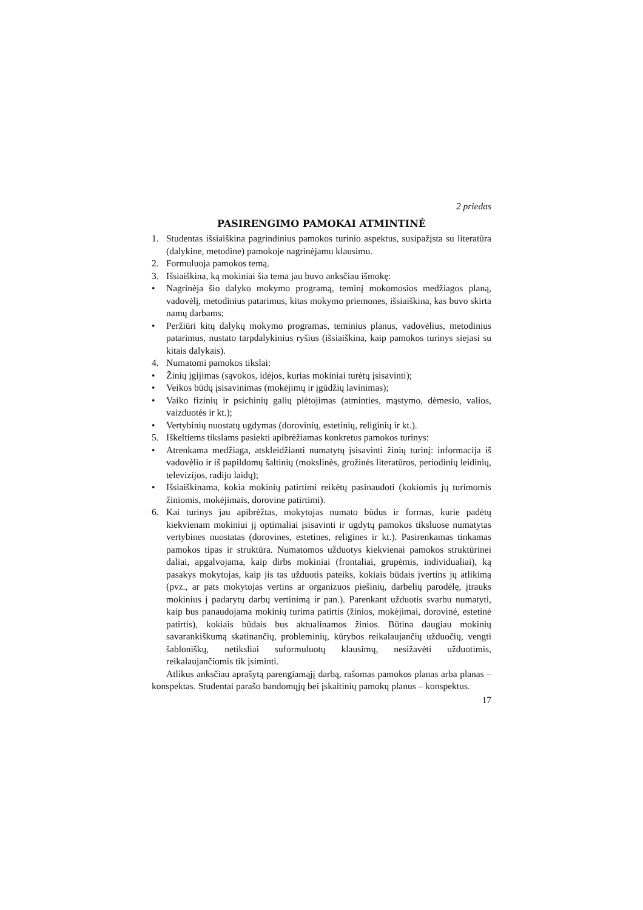2 priedas
PASIRENGIMO PAMOKAI ATMINTINĖ
1. Studentas išsiaiškina pagrindinius pamokos turinio aspektus, susipažįsta su literatūra (dalykine, metodine) pamokoje nagrinėjamu klausimu.
2. Formuluoja pamokos temą.
3. Išsiaiškina, ką mokiniai šia tema jau buvo anksčiau išmokę:
• Nagrinėja šio dalyko mokymo programą, teminį mokomosios medžiagos planą, vadovėlį, metodinius patarimus, kitas mokymo priemones, išsiaiškina, kas buvo skirta namų darbams;
• Peržiūri kitų dalykų mokymo programas, teminius planus, vadovėlius, metodinius patarimus, nustato tarpdalykinius ryšius (išsiaiškina, kaip pamokos turinys siejasi su kitais dalykais).
4. Numatomi pamokos tikslai:
• Žinių įgijimas (sąvokos, idėjos, kurias mokiniai turėtų įsisavinti);
• Veikos būdų įsisavinimas (mokėjimų ir įgūdžių lavinimas);
• Vaiko fizinių ir psichinių galių plėtojimas (atminties, mąstymo, dėmesio, valios, vaizduotės ir kt.);
• Vertybinių nuostatų ugdymas (dorovinių, estetinių, religinių ir kt.).
5. Iškeltiems tikslams pasiekti apibrėžiamas konkretus pamokos turinys:
• Atrenkama medžiaga, atskleidžianti numatytų įsisavinti žinių turinį: informacija iš vadovėlio ir iš papildomų šaltinių (mokslinės, grožinės literatūros, periodinių leidinių, televizijos, radijo laidų);
• Išsiaiškinama, kokia mokinių patirtimi reikėtų pasinaudoti (kokiomis jų turimomis žiniomis, mokėjimais, dorovine patirtimi).
6. Kai turinys jau apibrėžtas, mokytojas numato būdus ir formas, kurie padėtų kiekvienam mokiniui jį optimaliai įsisavinti ir ugdytų pamokos tiksluose numatytas vertybines nuostatas (dorovines, estetines, religines ir kt.). Pasirenkamas tinkamas pamokos tipas ir struktūra. Numatomos užduotys kiekvienai pamokos struktūrinei daliai, apgalvojama, kaip dirbs mokiniai (frontaliai, grupėmis, individualiai), ką pasakys mokytojas, kaip jis tas užduotis pateiks, kokiais būdais įvertins jų atlikimą (pvz., ar pats mokytojas vertins ar organizuos piešinių, darbelių parodėlę, įtrauks mokinius į padarytų darbų vertinimą ir pan.). Parenkant užduotis svarbu numatyti, kaip bus panaudojama mokinių turima patirtis (žinios, mokėjimai, dorovinė, estetinė patirtis), kokiais būdais bus aktualinamos žinios. Būtina daugiau mokinių savarankiškumą skatinančių, probleminių, kūrybos reikalaujančių užduočių, vengti šabloniškų, netiksliai suformuluotų klausimų, nesižavėti užduotimis, reikalaujančiomis tik įsiminti.
Atlikus anksčiau aprašytą parengiamąjį darbą, rašomas pamokos planas arba planas – konspektas. Studentai parašo bandomųjų bei įskaitinių pamokų planus – konspektus.
17